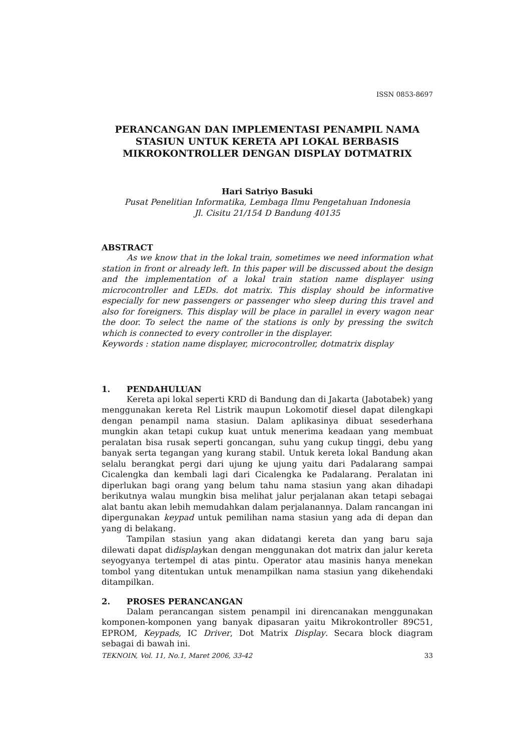ISSN 0853-8697
PERANCANGAN DAN IMPLEMENTASI PENAMPIL NAMA STASIUN UNTUK KERETA API LOKAL BERBASIS MIKROKONTROLLER DENGAN DISPLAY DOTMATRIX
Hari Satriyo Basuki
Pusat Penelitian Informatika, Lembaga Ilmu Pengetahuan Indonesia
Jl. Cisitu 21/154 D Bandung 40135
ABSTRACT
As we know that in the lokal train, sometimes we need information what station in front or already left. In this paper will be discussed about the design and the implementation of a lokal train station name displayer using microcontroller and LEDs. dot matrix. This display should be informative especially for new passengers or passenger who sleep during this travel and also for foreigners. This display will be place in parallel in every wagon near the door. To select the name of the stations is only by pressing the switch which is connected to every controller in the displayer.
Keywords : station name displayer, microcontroller, dotmatrix display
1. PENDAHULUAN
Kereta api lokal seperti KRD di Bandung dan di Jakarta (Jabotabek) yang menggunakan kereta Rel Listrik maupun Lokomotif diesel dapat dilengkapi dengan penampil nama stasiun. Dalam aplikasinya dibuat sesederhana mungkin akan tetapi cukup kuat untuk menerima keadaan yang membuat peralatan bisa rusak seperti goncangan, suhu yang cukup tinggi, debu yang banyak serta tegangan yang kurang stabil. Untuk kereta lokal Bandung akan selalu berangkat pergi dari ujung ke ujung yaitu dari Padalarang sampai Cicalengka dan kembali lagi dari Cicalengka ke Padalarang. Peralatan ini diperlukan bagi orang yang belum tahu nama stasiun yang akan dihadapi berikutnya walau mungkin bisa melihat jalur perjalanan akan tetapi sebagai alat bantu akan lebih memudahkan dalam perjalanannya. Dalam rancangan ini dipergunakan keypad untuk pemilihan nama stasiun yang ada di depan dan yang di belakang.
Tampilan stasiun yang akan didatangi kereta dan yang baru saja dilewati dapat didisplaykan dengan menggunakan dot matrix dan jalur kereta seyogyanya tertempel di atas pintu. Operator atau masinis hanya menekan tombol yang ditentukan untuk menampilkan nama stasiun yang dikehendaki ditampilkan.
2. PROSES PERANCANGAN
Dalam perancangan sistem penampil ini direncanakan menggunakan komponen-komponen yang banyak dipasaran yaitu Mikrokontroller 89C51, EPROM, Keypads, IC Driver, Dot Matrix Display. Secara block diagram sebagai di bawah ini.
TEKNOIN, Vol. 11, No.1, Maret 2006, 33-42 33